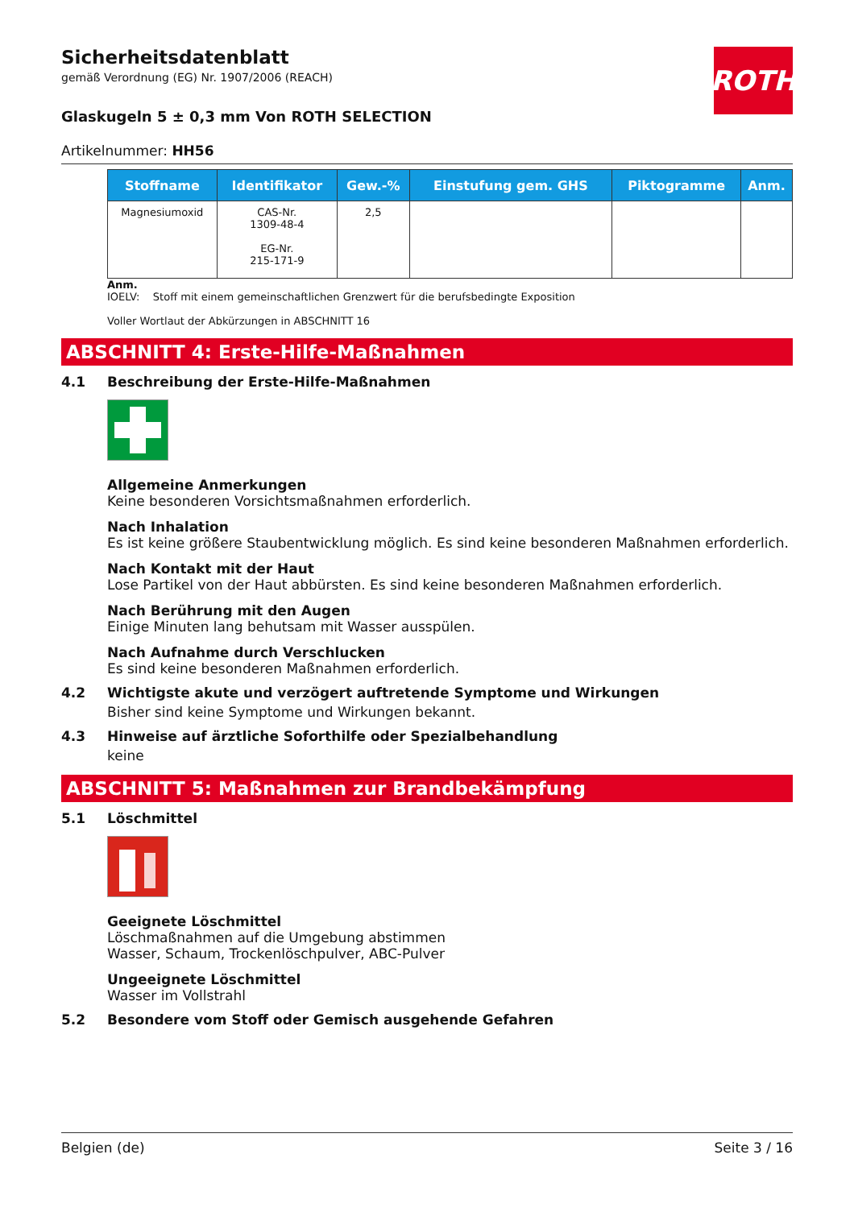ROTH
Sicherheitsdatenblatt
gemäß Verordnung (EG) Nr. 1907/2006 (REACH)
Glaskugeln 5 ± 0,3 mm Von ROTH SELECTION
Artikelnummer: HH56
| Stoffname | Identifikator | Gew.-% | Einstufung gem. GHS | Piktogramme | Anm. |
| --- | --- | --- | --- | --- | --- |
| Magnesiumoxid | CAS-Nr. 1309-48-4 EG-Nr. 215-171-9 | 2,5 | | | |
Anm.
IOELV: Stoff mit einem gemeinschaftlichen Grenzwert für die berufsbedingte Exposition
Voller Wortlaut der Abkürzungen in ABSCHNITT 16
ABSCHNITT 4: Erste-Hilfe-Maßnahmen
4.1 Beschreibung der Erste-Hilfe-Maßnahmen
Allgemeine Anmerkungen
Keine besonderen Vorsichtsmaßnahmen erforderlich.
Nach Inhalation
Es ist keine größere Staubentwicklung möglich. Es sind keine besonderen Maßnahmen erforderlich.
Nach Kontakt mit der Haut
Lose Partikel von der Haut abbürsten. Es sind keine besonderen Maßnahmen erforderlich.
Nach Berührung mit den Augen
Einige Minuten lang behutsam mit Wasser ausspülen.
Nach Aufnahme durch Verschlucken
Es sind keine besonderen Maßnahmen erforderlich.
4.2 Wichtigste akute und verzögert auftretende Symptome und Wirkungen
Bisher sind keine Symptome und Wirkungen bekannt.
4.3 Hinweise auf ärztliche Soforthilfe oder Spezialbehandlung
keine
ABSCHNITT 5: Maßnahmen zur Brandbekämpfung
5.1 Löschmittel
Geeignete Löschmittel
Löschmaßnahmen auf die Umgebung abstimmen
Wasser, Schaum, Trockenlöschpulver, ABC-Pulver
Ungeeignete Löschmittel
Wasser im Vollstrahl
5.2 Besondere vom Stoff oder Gemisch ausgehende Gefahren
Belgien (de) Seite 3 / 16